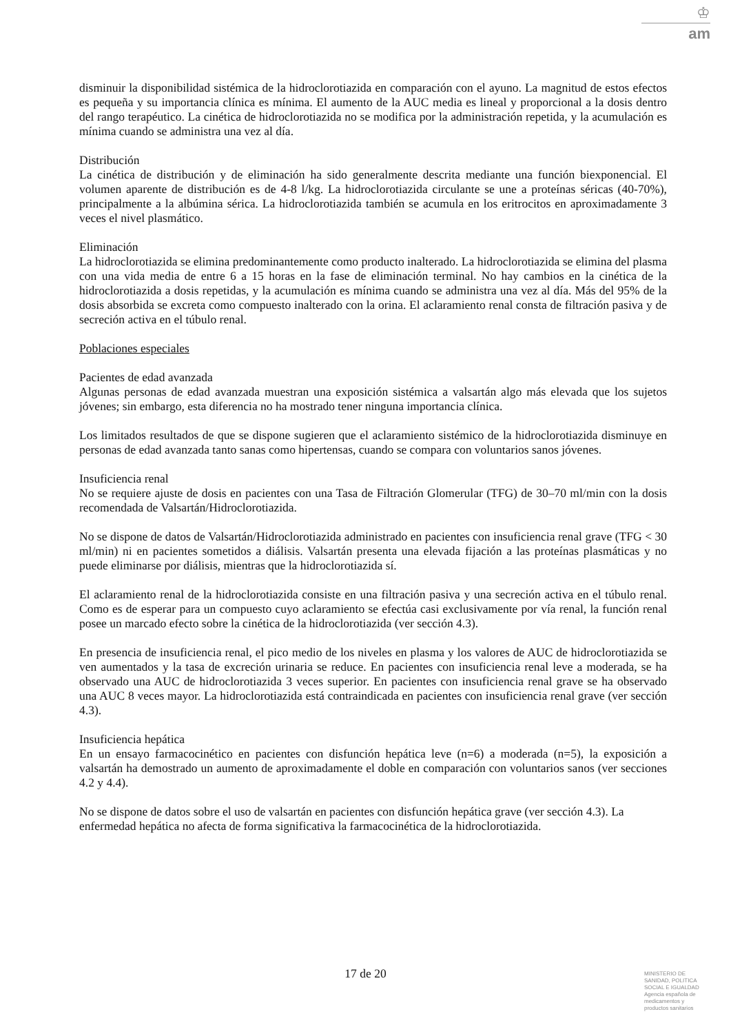♔
am
disminuir la disponibilidad sistémica de la hidroclorotiazida en comparación con el ayuno. La magnitud de estos efectos es pequeña y su importancia clínica es mínima. El aumento de la AUC media es lineal y proporcional a la dosis dentro del rango terapéutico. La cinética de hidroclorotiazida no se modifica por la administración repetida, y la acumulación es mínima cuando se administra una vez al día.
Distribución
La cinética de distribución y de eliminación ha sido generalmente descrita mediante una función biexponencial. El volumen aparente de distribución es de 4-8 l/kg. La hidroclorotiazida circulante se une a proteínas séricas (40-70%), principalmente a la albúmina sérica. La hidroclorotiazida también se acumula en los eritrocitos en aproximadamente 3 veces el nivel plasmático.
Eliminación
La hidroclorotiazida se elimina predominantemente como producto inalterado. La hidroclorotiazida se elimina del plasma con una vida media de entre 6 a 15 horas en la fase de eliminación terminal. No hay cambios en la cinética de la hidroclorotiazida a dosis repetidas, y la acumulación es mínima cuando se administra una vez al día. Más del 95% de la dosis absorbida se excreta como compuesto inalterado con la orina. El aclaramiento renal consta de filtración pasiva y de secreción activa en el túbulo renal.
Poblaciones especiales
Pacientes de edad avanzada
Algunas personas de edad avanzada muestran una exposición sistémica a valsartán algo más elevada que los sujetos jóvenes; sin embargo, esta diferencia no ha mostrado tener ninguna importancia clínica.
Los limitados resultados de que se dispone sugieren que el aclaramiento sistémico de la hidroclorotiazida disminuye en personas de edad avanzada tanto sanas como hipertensas, cuando se compara con voluntarios sanos jóvenes.
Insuficiencia renal
No se requiere ajuste de dosis en pacientes con una Tasa de Filtración Glomerular (TFG) de 30–70 ml/min con la dosis recomendada de Valsartán/Hidroclorotiazida.
No se dispone de datos de Valsartán/Hidroclorotiazida administrado en pacientes con insuficiencia renal grave (TFG < 30 ml/min) ni en pacientes sometidos a diálisis. Valsartán presenta una elevada fijación a las proteínas plasmáticas y no puede eliminarse por diálisis, mientras que la hidroclorotiazida sí.
El aclaramiento renal de la hidroclorotiazida consiste en una filtración pasiva y una secreción activa en el túbulo renal. Como es de esperar para un compuesto cuyo aclaramiento se efectúa casi exclusivamente por vía renal, la función renal posee un marcado efecto sobre la cinética de la hidroclorotiazida (ver sección 4.3).
En presencia de insuficiencia renal, el pico medio de los niveles en plasma y los valores de AUC de hidroclorotiazida se ven aumentados y la tasa de excreción urinaria se reduce. En pacientes con insuficiencia renal leve a moderada, se ha observado una AUC de hidroclorotiazida 3 veces superior. En pacientes con insuficiencia renal grave se ha observado una AUC 8 veces mayor. La hidroclorotiazida está contraindicada en pacientes con insuficiencia renal grave (ver sección 4.3).
Insuficiencia hepática
En un ensayo farmacocinético en pacientes con disfunción hepática leve (n=6) a moderada (n=5), la exposición a valsartán ha demostrado un aumento de aproximadamente el doble en comparación con voluntarios sanos (ver secciones 4.2 y 4.4).
No se dispone de datos sobre el uso de valsartán en pacientes con disfunción hepática grave (ver sección 4.3). La enfermedad hepática no afecta de forma significativa la farmacocinética de la hidroclorotiazida.
17 de 20
MINISTERIO DE
SANIDAD, POLITICA
SOCIAL E IGUALDAD
Agencia española de
medicamentos y
productos sanitarios